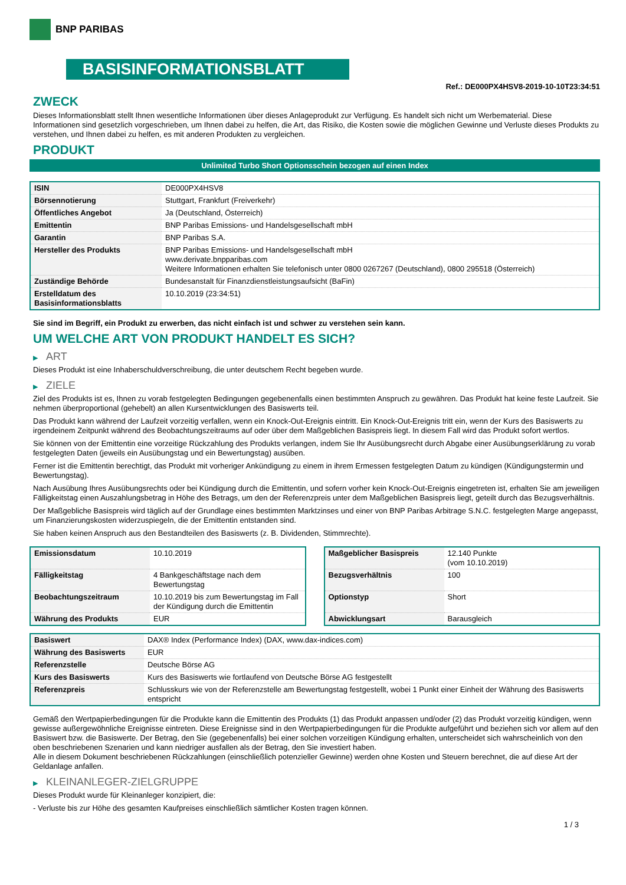BNP PARIBAS
BASISINFORMATIONSBLATT
Ref.: DE000PX4HSV8-2019-10-10T23:34:51
ZWECK
Dieses Informationsblatt stellt Ihnen wesentliche Informationen über dieses Anlageprodukt zur Verfügung. Es handelt sich nicht um Werbematerial. Diese Informationen sind gesetzlich vorgeschrieben, um Ihnen dabei zu helfen, die Art, das Risiko, die Kosten sowie die möglichen Gewinne und Verluste dieses Produkts zu verstehen, und Ihnen dabei zu helfen, es mit anderen Produkten zu vergleichen.
PRODUKT
Unlimited Turbo Short Optionsschein bezogen auf einen Index
| ISIN | DE000PX4HSV8 |
| Börsennotierung | Stuttgart, Frankfurt (Freiverkehr) |
| Öffentliches Angebot | Ja (Deutschland, Österreich) |
| Emittentin | BNP Paribas Emissions- und Handelsgesellschaft mbH |
| Garantin | BNP Paribas S.A. |
| Hersteller des Produkts | BNP Paribas Emissions- und Handelsgesellschaft mbH www.derivate.bnpparibas.com Weitere Informationen erhalten Sie telefonisch unter 0800 0267267 (Deutschland), 0800 295518 (Österreich) |
| Zuständige Behörde | Bundesanstalt für Finanzdienstleistungsaufsicht (BaFin) |
| Erstelldatum des Basisinformationsblatts | 10.10.2019 (23:34:51) |
Sie sind im Begriff, ein Produkt zu erwerben, das nicht einfach ist und schwer zu verstehen sein kann.
UM WELCHE ART VON PRODUKT HANDELT ES SICH?
▶ ART
Dieses Produkt ist eine Inhaberschuldverschreibung, die unter deutschem Recht begeben wurde.
▶ ZIELE
Ziel des Produkts ist es, Ihnen zu vorab festgelegten Bedingungen gegebenenfalls einen bestimmten Anspruch zu gewähren. Das Produkt hat keine feste Laufzeit. Sie nehmen überproportional (gehebelt) an allen Kursentwicklungen des Basiswerts teil.
Das Produkt kann während der Laufzeit vorzeitig verfallen, wenn ein Knock-Out-Ereignis eintritt. Ein Knock-Out-Ereignis tritt ein, wenn der Kurs des Basiswerts zu irgendeinem Zeitpunkt während des Beobachtungszeitraums auf oder über dem Maßgeblichen Basispreis liegt. In diesem Fall wird das Produkt sofort wertlos.
Sie können von der Emittentin eine vorzeitige Rückzahlung des Produkts verlangen, indem Sie Ihr Ausübungsrecht durch Abgabe einer Ausübungserklärung zu vorab festgelegten Daten (jeweils ein Ausübungstag und ein Bewertungstag) ausüben.
Ferner ist die Emittentin berechtigt, das Produkt mit vorheriger Ankündigung zu einem in ihrem Ermessen festgelegten Datum zu kündigen (Kündigungstermin und Bewertungstag).
Nach Ausübung Ihres Ausübungsrechts oder bei Kündigung durch die Emittentin, und sofern vorher kein Knock-Out-Ereignis eingetreten ist, erhalten Sie am jeweiligen Fälligkeitstag einen Auszahlungsbetrag in Höhe des Betrags, um den der Referenzpreis unter dem Maßgeblichen Basispreis liegt, geteilt durch das Bezugsverhältnis.
Der Maßgebliche Basispreis wird täglich auf der Grundlage eines bestimmten Marktzinses und einer von BNP Paribas Arbitrage S.N.C. festgelegten Marge angepasst, um Finanzierungskosten widerzuspiegeln, die der Emittentin entstanden sind.
Sie haben keinen Anspruch aus den Bestandteilen des Basiswerts (z. B. Dividenden, Stimmrechte).
| Emissionsdatum | 10.10.2019 |
| Fälligkeitstag | 4 Bankgeschäftstage nach dem Bewertungstag |
| Beobachtungszeitraum | 10.10.2019 bis zum Bewertungstag im Fall der Kündigung durch die Emittentin |
| Währung des Produkts | EUR |
| Maßgeblicher Basispreis | 12.140 Punkte (vom 10.10.2019) |
| Bezugsverhältnis | 100 |
| Optionstyp | Short |
| Abwicklungsart | Barausgleich |
| Basiswert | DAX® Index (Performance Index) (DAX, www.dax-indices.com) |
| Währung des Basiswerts | EUR |
| Referenzstelle | Deutsche Börse AG |
| Kurs des Basiswerts | Kurs des Basiswerts wie fortlaufend von Deutsche Börse AG festgestellt |
| Referenzpreis | Schlusskurs wie von der Referenzstelle am Bewertungstag festgestellt, wobei 1 Punkt einer Einheit der Währung des Basiswerts entspricht |
Gemäß den Wertpapierbedingungen für die Produkte kann die Emittentin des Produkts (1) das Produkt anpassen und/oder (2) das Produkt vorzeitig kündigen, wenn gewisse außergewöhnliche Ereignisse eintreten. Diese Ereignisse sind in den Wertpapierbedingungen für die Produkte aufgeführt und beziehen sich vor allem auf den Basiswert bzw. die Basiswerte. Der Betrag, den Sie (gegebenenfalls) bei einer solchen vorzeitigen Kündigung erhalten, unterscheidet sich wahrscheinlich von den oben beschriebenen Szenarien und kann niedriger ausfallen als der Betrag, den Sie investiert haben.
Alle in diesem Dokument beschriebenen Rückzahlungen (einschließlich potenzieller Gewinne) werden ohne Kosten und Steuern berechnet, die auf diese Art der Geldanlage anfallen.
▶ KLEINANLEGER-ZIELGRUPPE
Dieses Produkt wurde für Kleinanleger konzipiert, die:
- Verluste bis zur Höhe des gesamten Kaufpreises einschließlich sämtlicher Kosten tragen können.
1 / 3